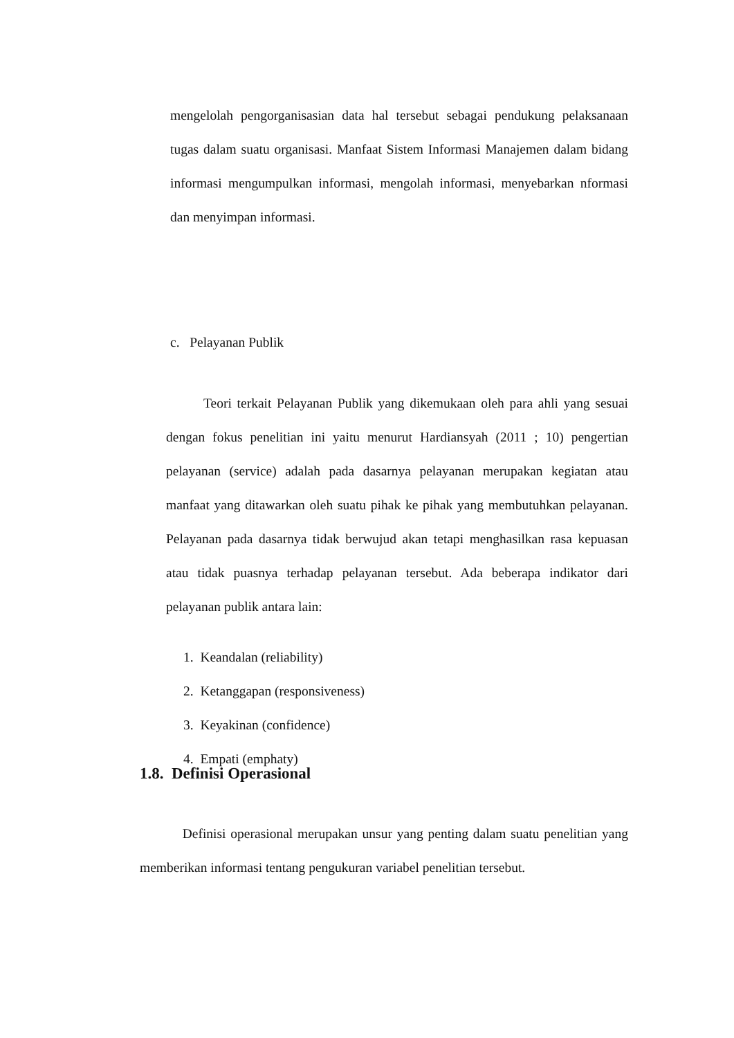mengelolah pengorganisasian data hal tersebut sebagai pendukung pelaksanaan tugas dalam suatu organisasi. Manfaat Sistem Informasi Manajemen dalam bidang informasi mengumpulkan informasi, mengolah informasi, menyebarkan nformasi dan menyimpan informasi.
c. Pelayanan Publik
Teori terkait Pelayanan Publik yang dikemukaan oleh para ahli yang sesuai dengan fokus penelitian ini yaitu menurut Hardiansyah (2011 ; 10) pengertian pelayanan (service) adalah pada dasarnya pelayanan merupakan kegiatan atau manfaat yang ditawarkan oleh suatu pihak ke pihak yang membutuhkan pelayanan. Pelayanan pada dasarnya tidak berwujud akan tetapi menghasilkan rasa kepuasan atau tidak puasnya terhadap pelayanan tersebut. Ada beberapa indikator dari pelayanan publik antara lain:
1. Keandalan (reliability)
2. Ketanggapan (responsiveness)
3. Keyakinan (confidence)
4. Empati (emphaty)
1.8. Definisi Operasional
Definisi operasional merupakan unsur yang penting dalam suatu penelitian yang memberikan informasi tentang pengukuran variabel penelitian tersebut.